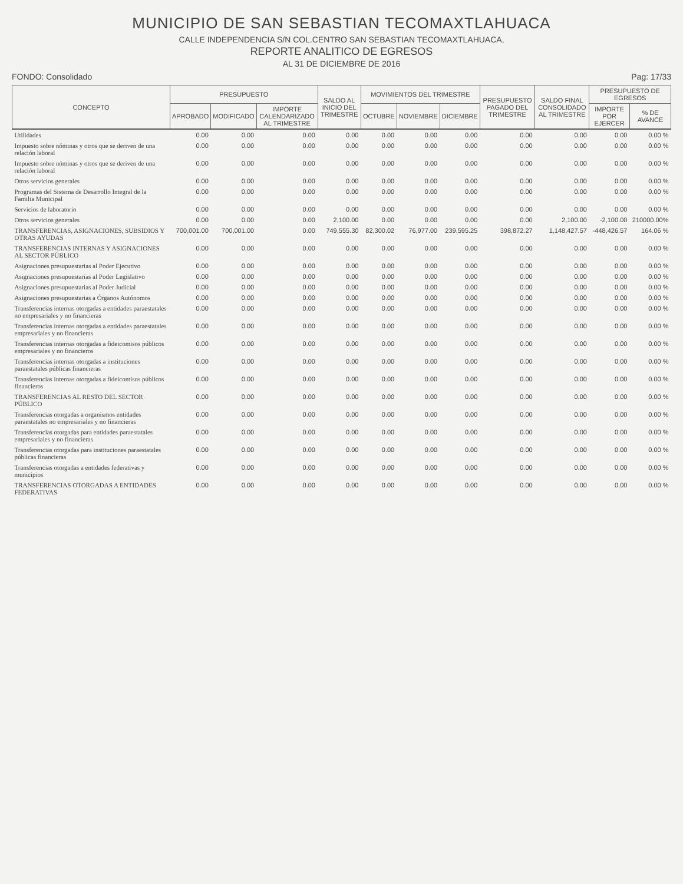MUNICIPIO DE SAN SEBASTIAN TECOMAXTLAHUACA
CALLE INDEPENDENCIA S/N COL.CENTRO SAN SEBASTIAN TECOMAXTLAHUACA,
REPORTE ANALITICO DE EGRESOS
AL 31 DE DICIEMBRE DE 2016
FONDO: Consolidado Pag: 17/33
| CONCEPTO | PRESUPUESTO | | | SALDO AL INICIO DEL TRIMESTRE | MOVIMIENTOS DEL TRIMESTRE | | | PRESUPUESTO PAGADO DEL TRIMESTRE | SALDO FINAL CONSOLIDADO AL TRIMESTRE | PRESUPUESTO DE EGRESOS | |
| --- | --- | --- | --- | --- | --- | --- | --- | --- | --- | --- | --- |
| | APROBADO | MODIFICADO | IMPORTE CALENDARIZADO AL TRIMESTRE | | OCTUBRE | NOVIEMBRE | DICIEMBRE | | | IMPORTE POR EJERCER | % DE AVANCE |
| Utilidades | 0.00 | 0.00 | 0.00 | 0.00 | 0.00 | 0.00 | 0.00 | 0.00 | 0.00 | 0.00 | 0.00 % |
| Impuesto sobre nóminas y otros que se deriven de una relación laboral | 0.00 | 0.00 | 0.00 | 0.00 | 0.00 | 0.00 | 0.00 | 0.00 | 0.00 | 0.00 | 0.00 % |
| Impuesto sobre nóminas y otros que se deriven de una relación laboral | 0.00 | 0.00 | 0.00 | 0.00 | 0.00 | 0.00 | 0.00 | 0.00 | 0.00 | 0.00 | 0.00 % |
| Otros servicios generales | 0.00 | 0.00 | 0.00 | 0.00 | 0.00 | 0.00 | 0.00 | 0.00 | 0.00 | 0.00 | 0.00 % |
| Programas del Sistema de Desarrollo Integral de la Familia Municipal | 0.00 | 0.00 | 0.00 | 0.00 | 0.00 | 0.00 | 0.00 | 0.00 | 0.00 | 0.00 | 0.00 % |
| Servicios de laboratorio | 0.00 | 0.00 | 0.00 | 0.00 | 0.00 | 0.00 | 0.00 | 0.00 | 0.00 | 0.00 | 0.00 % |
| Otros servicios generales | 0.00 | 0.00 | 0.00 | 2,100.00 | 0.00 | 0.00 | 0.00 | 0.00 | 2,100.00 | -2,100.00 | 210000.00% |
| TRANSFERENCIAS, ASIGNACIONES, SUBSIDIOS Y OTRAS AYUDAS | 700,001.00 | 700,001.00 | 0.00 | 749,555.30 | 82,300.02 | 76,977.00 | 239,595.25 | 398,872.27 | 1,148,427.57 | -448,426.57 | 164.06 % |
| TRANSFERENCIAS INTERNAS Y ASIGNACIONES AL SECTOR PÚBLICO | 0.00 | 0.00 | 0.00 | 0.00 | 0.00 | 0.00 | 0.00 | 0.00 | 0.00 | 0.00 | 0.00 % |
| Asignaciones presupuestarias al Poder Ejecutivo | 0.00 | 0.00 | 0.00 | 0.00 | 0.00 | 0.00 | 0.00 | 0.00 | 0.00 | 0.00 | 0.00 % |
| Asignaciones presupuestarias al Poder Legislativo | 0.00 | 0.00 | 0.00 | 0.00 | 0.00 | 0.00 | 0.00 | 0.00 | 0.00 | 0.00 | 0.00 % |
| Asignaciones presupuestarias al Poder Judicial | 0.00 | 0.00 | 0.00 | 0.00 | 0.00 | 0.00 | 0.00 | 0.00 | 0.00 | 0.00 | 0.00 % |
| Asignaciones presupuestarias a Órganos Autónomos | 0.00 | 0.00 | 0.00 | 0.00 | 0.00 | 0.00 | 0.00 | 0.00 | 0.00 | 0.00 | 0.00 % |
| Transferencias internas otorgadas a entidades paraestatales no empresariales y no financieras | 0.00 | 0.00 | 0.00 | 0.00 | 0.00 | 0.00 | 0.00 | 0.00 | 0.00 | 0.00 | 0.00 % |
| Transferencias internas otorgadas a entidades paraestatales empresariales y no financieras | 0.00 | 0.00 | 0.00 | 0.00 | 0.00 | 0.00 | 0.00 | 0.00 | 0.00 | 0.00 | 0.00 % |
| Transferencias internas otorgadas a fideicomisos públicos empresariales y no financieros | 0.00 | 0.00 | 0.00 | 0.00 | 0.00 | 0.00 | 0.00 | 0.00 | 0.00 | 0.00 | 0.00 % |
| Transferencias internas otorgadas a instituciones paraestatales públicas financieras | 0.00 | 0.00 | 0.00 | 0.00 | 0.00 | 0.00 | 0.00 | 0.00 | 0.00 | 0.00 | 0.00 % |
| Transferencias internas otorgadas a fideicomisos públicos financieros | 0.00 | 0.00 | 0.00 | 0.00 | 0.00 | 0.00 | 0.00 | 0.00 | 0.00 | 0.00 | 0.00 % |
| TRANSFERENCIAS AL RESTO DEL SECTOR PÚBLICO | 0.00 | 0.00 | 0.00 | 0.00 | 0.00 | 0.00 | 0.00 | 0.00 | 0.00 | 0.00 | 0.00 % |
| Transferencias otorgadas a organismos entidades paraestatales no empresariales y no financieras | 0.00 | 0.00 | 0.00 | 0.00 | 0.00 | 0.00 | 0.00 | 0.00 | 0.00 | 0.00 | 0.00 % |
| Transferencias otorgadas para entidades paraestatales empresariales y no financieras | 0.00 | 0.00 | 0.00 | 0.00 | 0.00 | 0.00 | 0.00 | 0.00 | 0.00 | 0.00 | 0.00 % |
| Transferencias otorgadas para instituciones paraestatales públicas financieras | 0.00 | 0.00 | 0.00 | 0.00 | 0.00 | 0.00 | 0.00 | 0.00 | 0.00 | 0.00 | 0.00 % |
| Transferencias otorgadas a entidades federativas y municipios | 0.00 | 0.00 | 0.00 | 0.00 | 0.00 | 0.00 | 0.00 | 0.00 | 0.00 | 0.00 | 0.00 % |
| TRANSFERENCIAS OTORGADAS A ENTIDADES FEDERATIVAS | 0.00 | 0.00 | 0.00 | 0.00 | 0.00 | 0.00 | 0.00 | 0.00 | 0.00 | 0.00 | 0.00 % |